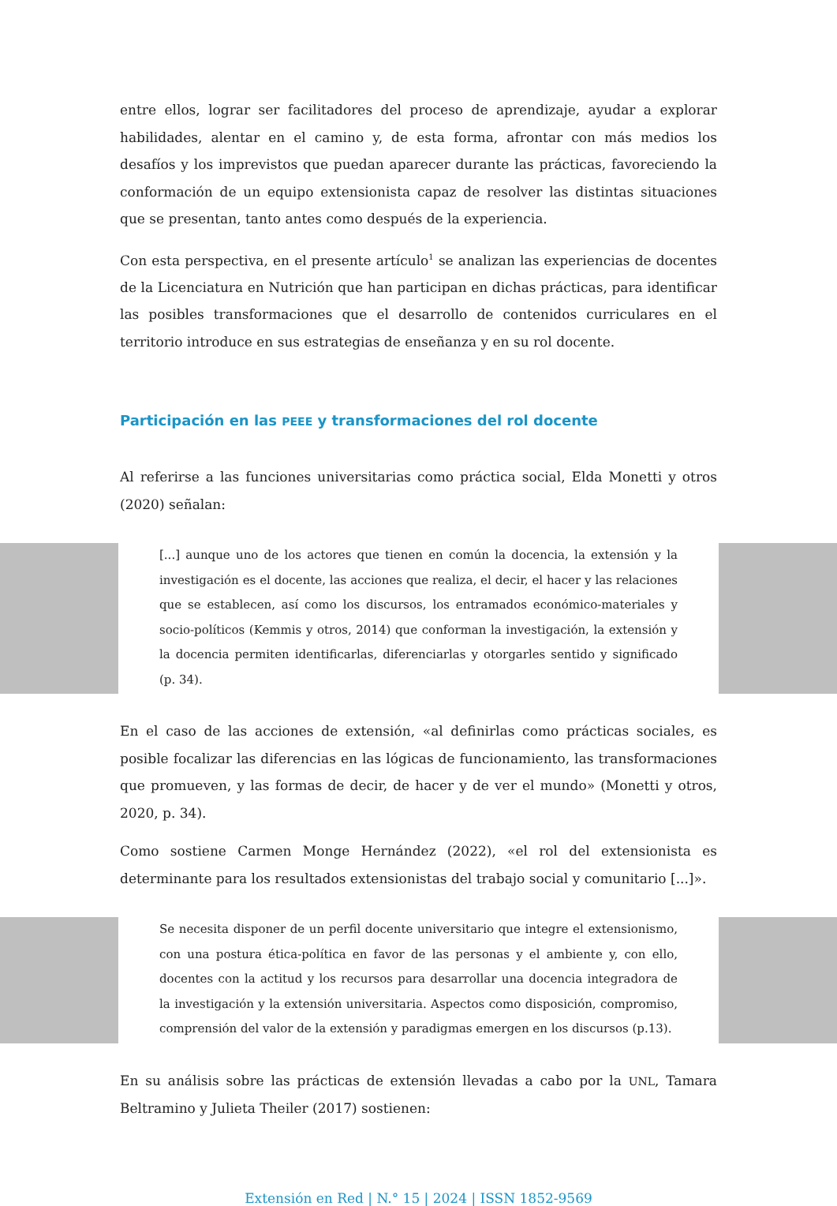entre ellos, lograr ser facilitadores del proceso de aprendizaje, ayudar a explorar habilidades, alentar en el camino y, de esta forma, afrontar con más medios los desafíos y los imprevistos que puedan aparecer durante las prácticas, favoreciendo la conformación de un equipo extensionista capaz de resolver las distintas situaciones que se presentan, tanto antes como después de la experiencia.
Con esta perspectiva, en el presente artículo<sup>1</sup> se analizan las experiencias de docentes de la Licenciatura en Nutrición que han participan en dichas prácticas, para identificar las posibles transformaciones que el desarrollo de contenidos curriculares en el territorio introduce en sus estrategias de enseñanza y en su rol docente.
Participación en las PEEE y transformaciones del rol docente
Al referirse a las funciones universitarias como práctica social, Elda Monetti y otros (2020) señalan:
[...] aunque uno de los actores que tienen en común la docencia, la extensión y la investigación es el docente, las acciones que realiza, el decir, el hacer y las relaciones que se establecen, así como los discursos, los entramados económico-materiales y socio-políticos (Kemmis y otros, 2014) que conforman la investigación, la extensión y la docencia permiten identificarlas, diferenciarlas y otorgarles sentido y significado (p. 34).
En el caso de las acciones de extensión, «al definirlas como prácticas sociales, es posible focalizar las diferencias en las lógicas de funcionamiento, las transformaciones que promueven, y las formas de decir, de hacer y de ver el mundo» (Monetti y otros, 2020, p. 34).
Como sostiene Carmen Monge Hernández (2022), «el rol del extensionista es determinante para los resultados extensionistas del trabajo social y comunitario [...]».
Se necesita disponer de un perfil docente universitario que integre el extensionismo, con una postura ética-política en favor de las personas y el ambiente y, con ello, docentes con la actitud y los recursos para desarrollar una docencia integradora de la investigación y la extensión universitaria. Aspectos como disposición, compromiso, comprensión del valor de la extensión y paradigmas emergen en los discursos (p.13).
En su análisis sobre las prácticas de extensión llevadas a cabo por la UNL, Tamara Beltramino y Julieta Theiler (2017) sostienen:
Extensión en Red | N.° 15 | 2024 | ISSN 1852-9569